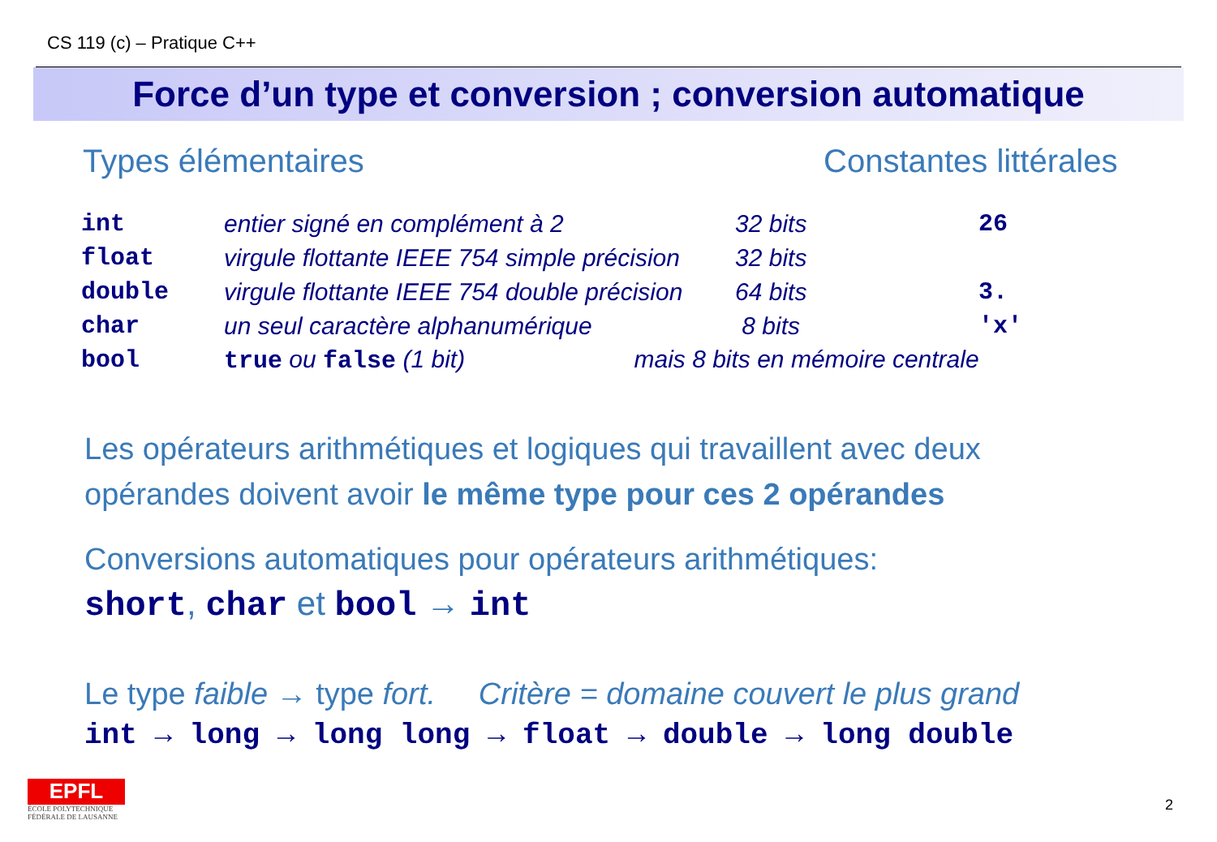CS 119 (c) – Pratique C++
Force d’un type et conversion ; conversion automatique
Types élémentaires Constantes littérales
| int | entier signé en complément à 2 | 32 bits | 26 |
| float | virgule flottante IEEE 754 simple précision | 32 bits | |
| double | virgule flottante IEEE 754 double précision | 64 bits | 3. |
| char | un seul caractère alphanumérique | 8 bits | 'x' |
| bool | true ou false (1 bit) mais 8 bits en mémoire centrale | | |
Les opérateurs arithmétiques et logiques qui travaillent avec deux
opérandes doivent avoir le même type pour ces 2 opérandes
Conversions automatiques pour opérateurs arithmétiques:
short, char et bool → int
Le type faible → type fort. Critère = domaine couvert le plus grand
int → long → long long → float → double → long double
EPFL
ÉCOLE POLYTECHNIQUE
FÉDÉRALE DE LAUSANNE
2